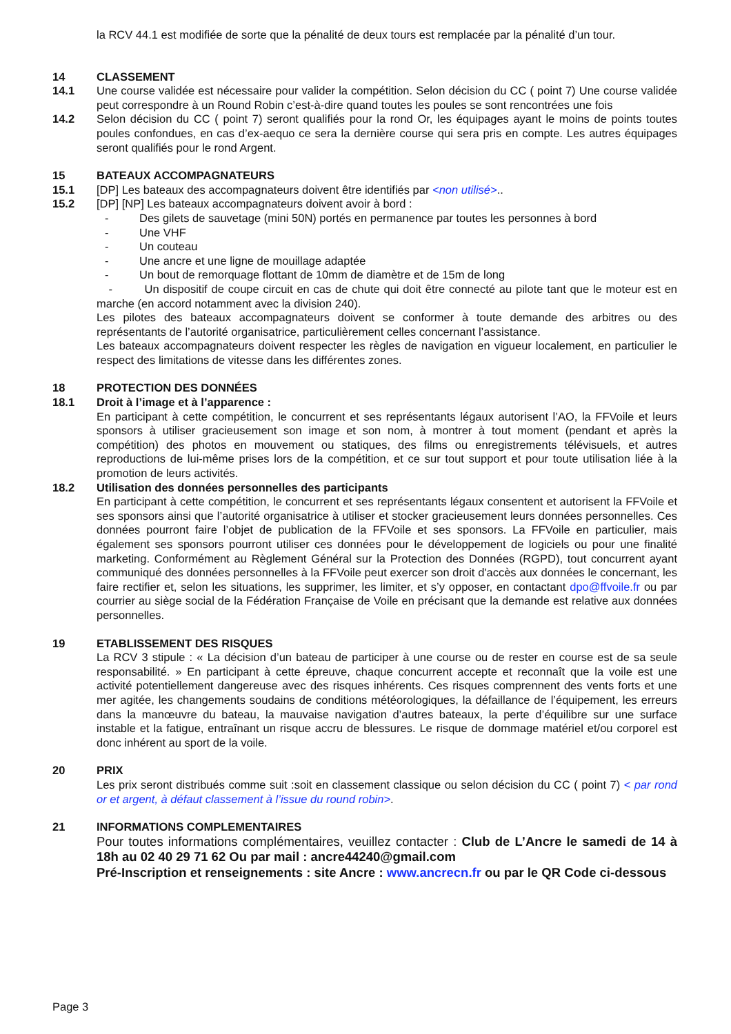la RCV 44.1 est modifiée de sorte que la pénalité de deux tours est remplacée par la pénalité d’un tour.
14 CLASSEMENT
14.1 Une course validée est nécessaire pour valider la compétition. Selon décision du CC ( point 7) Une course validée peut correspondre à un Round Robin c’est-à-dire quand toutes les poules se sont rencontrées une fois
14.2 Selon décision du CC ( point 7) seront qualifiés pour la rond Or, les équipages ayant le moins de points toutes poules confondues, en cas d’ex-aequo ce sera la dernière course qui sera pris en compte. Les autres équipages seront qualifiés pour le rond Argent.
15 BATEAUX ACCOMPAGNATEURS
15.1 [DP] Les bateaux des accompagnateurs doivent être identifiés par <non utilisé>..
15.2 [DP] [NP] Les bateaux accompagnateurs doivent avoir à bord :
- Des gilets de sauvetage (mini 50N) portés en permanence par toutes les personnes à bord
- Une VHF
- Un couteau
- Une ancre et une ligne de mouillage adaptée
- Un bout de remorquage flottant de 10mm de diamètre et de 15m de long
- Un dispositif de coupe circuit en cas de chute qui doit être connecté au pilote tant que le moteur est en marche (en accord notamment avec la division 240).
Les pilotes des bateaux accompagnateurs doivent se conformer à toute demande des arbitres ou des représentants de l’autorité organisatrice, particulièrement celles concernant l’assistance.
Les bateaux accompagnateurs doivent respecter les règles de navigation en vigueur localement, en particulier le respect des limitations de vitesse dans les différentes zones.
18 PROTECTION DES DONNÉES
18.1 Droit à l’image et à l’apparence :
En participant à cette compétition, le concurrent et ses représentants légaux autorisent l’AO, la FFVoile et leurs sponsors à utiliser gracieusement son image et son nom, à montrer à tout moment (pendant et après la compétition) des photos en mouvement ou statiques, des films ou enregistrements télévisuels, et autres reproductions de lui-même prises lors de la compétition, et ce sur tout support et pour toute utilisation liée à la promotion de leurs activités.
18.2 Utilisation des données personnelles des participants
En participant à cette compétition, le concurrent et ses représentants légaux consentent et autorisent la FFVoile et ses sponsors ainsi que l’autorité organisatrice à utiliser et stocker gracieusement leurs données personnelles. Ces données pourront faire l’objet de publication de la FFVoile et ses sponsors. La FFVoile en particulier, mais également ses sponsors pourront utiliser ces données pour le développement de logiciels ou pour une finalité marketing. Conformément au Règlement Général sur la Protection des Données (RGPD), tout concurrent ayant communiqué des données personnelles à la FFVoile peut exercer son droit d'accès aux données le concernant, les faire rectifier et, selon les situations, les supprimer, les limiter, et s’y opposer, en contactant dpo@ffvoile.fr ou par courrier au siège social de la Fédération Française de Voile en précisant que la demande est relative aux données personnelles.
19 ETABLISSEMENT DES RISQUES
La RCV 3 stipule : « La décision d’un bateau de participer à une course ou de rester en course est de sa seule responsabilité. » En participant à cette épreuve, chaque concurrent accepte et reconnaît que la voile est une activité potentiellement dangereuse avec des risques inhérents. Ces risques comprennent des vents forts et une mer agitée, les changements soudains de conditions météorologiques, la défaillance de l’équipement, les erreurs dans la manœuvre du bateau, la mauvaise navigation d’autres bateaux, la perte d’équilibre sur une surface instable et la fatigue, entraînant un risque accru de blessures. Le risque de dommage matériel et/ou corporel est donc inhérent au sport de la voile.
20 PRIX
Les prix seront distribués comme suit :soit en classement classique ou selon décision du CC ( point 7) < par rond or et argent, à défaut classement à l’issue du round robin>.
21 INFORMATIONS COMPLEMENTAIRES
Pour toutes informations complémentaires, veuillez contacter : Club de L’Ancre le samedi de 14 à 18h au 02 40 29 71 62 Ou par mail : ancre44240@gmail.com
Pré-Inscription et renseignements : site Ancre : www.ancrecn.fr ou par le QR Code ci-dessous
Page 3